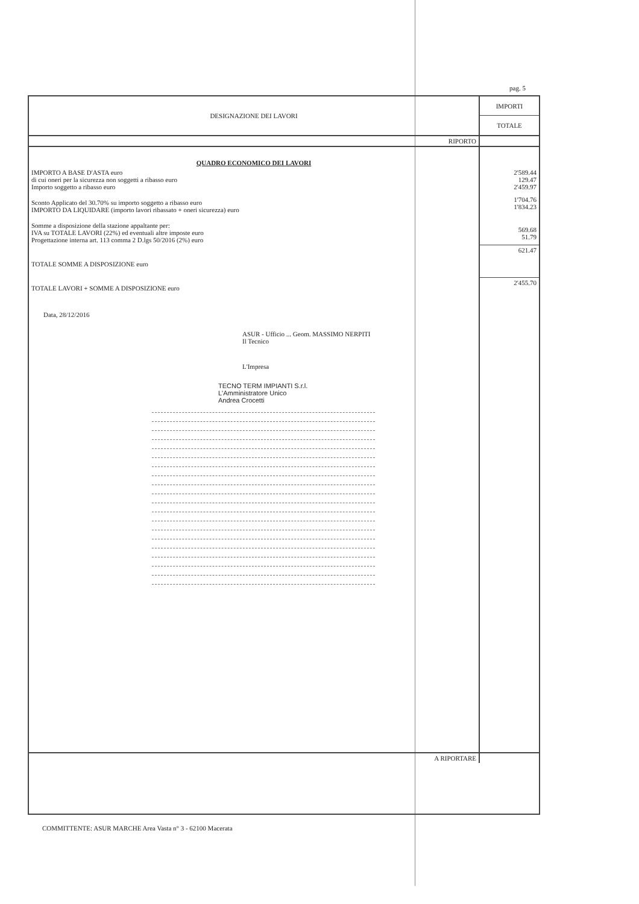pag. 5
| DESIGNAZIONE DEI LAVORI | IMPORTI |
| --- | --- |
| | TOTALE |
| RIPORTO | |
| QUADRO ECONOMICO DEI LAVORI | |
| IMPORTO A BASE D'ASTA euro di cui oneri per la sicurezza non soggetti a ribasso euro Importo soggetto a ribasso euro | 2'589.44 129.47 2'459.97 |
| Sconto Applicato del 30.70% su importo soggetto a ribasso euro IMPORTO DA LIQUIDARE (importo lavori ribassato + oneri sicurezza) euro | 1'704.76 1'834.23 |
| Somme a disposizione della stazione appaltante per: IVA su TOTALE LAVORI (22%) ed eventuali altre imposte euro Progettazione interna art. 113 comma 2 D.lgs 50/2016 (2%) euro | 569.68 51.79 |
| TOTALE SOMME A DISPOSIZIONE euro | 621.47 |
| TOTALE LAVORI + SOMME A DISPOSIZIONE euro | 2'455.70 |
| Data, 28/12/2016 ASUR - Ufficio ... Geom. MASSIMO NERPITI Il Tecnico L'Impresa TECNO TERM IMPIANTI S.r.l. L'Amministratore Unico Andrea Crocetti | |
| A RIPORTARE | |
COMMITTENTE: ASUR MARCHE Area Vasta n° 3 - 62100 Macerata